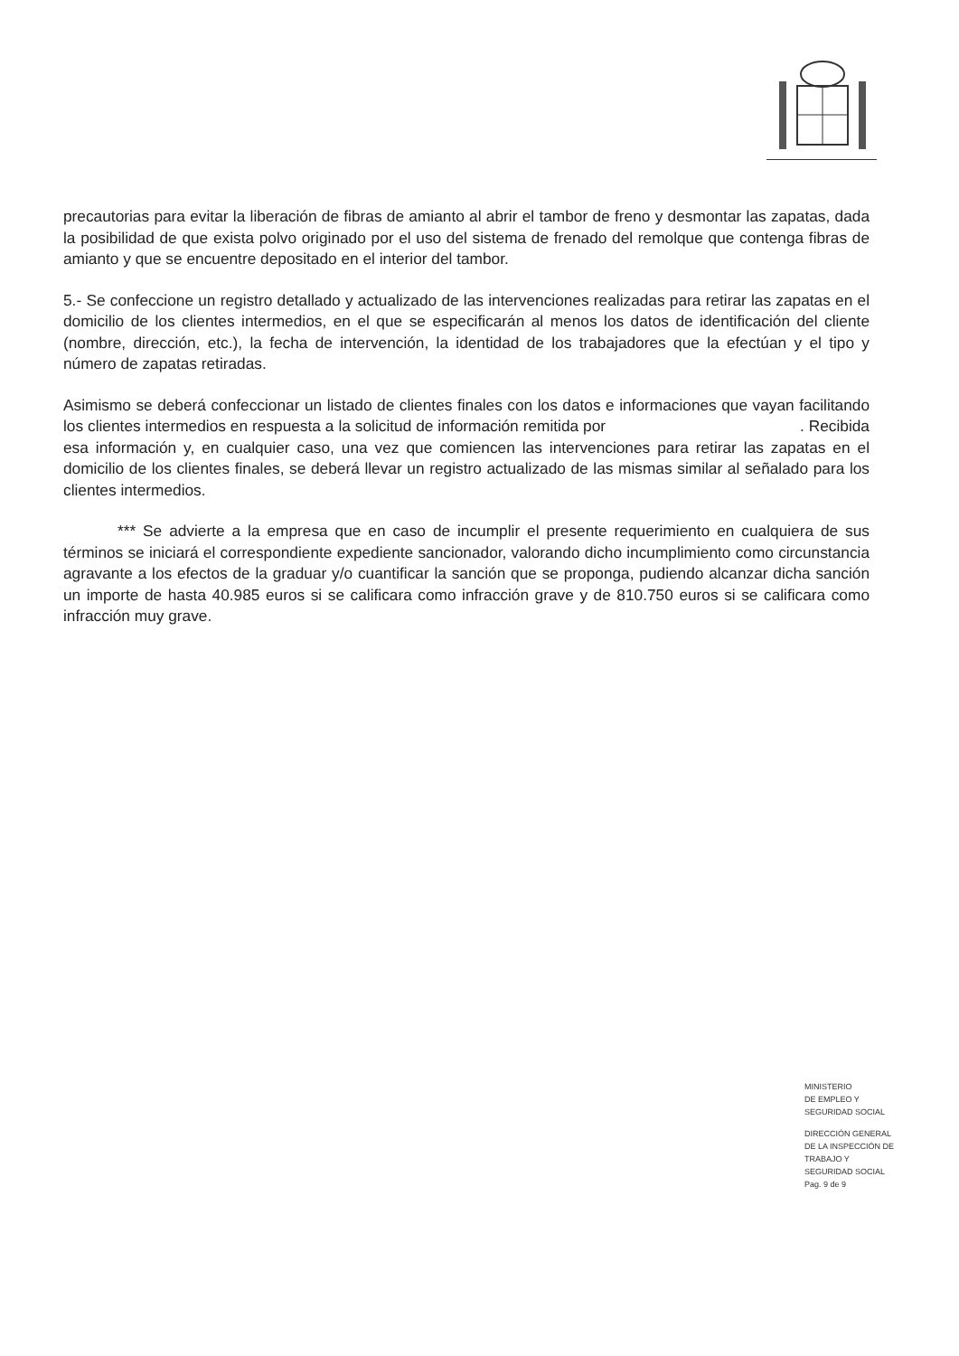precautorias para evitar la liberación de fibras de amianto al abrir el tambor de freno y desmontar las zapatas, dada la posibilidad de que exista polvo originado por el uso del sistema de frenado del remolque que contenga fibras de amianto y que se encuentre depositado en el interior del tambor.
5.- Se confeccione un registro detallado y actualizado de las intervenciones realizadas para retirar las zapatas en el domicilio de los clientes intermedios, en el que se especificarán al menos los datos de identificación del cliente (nombre, dirección, etc.), la fecha de intervención, la identidad de los trabajadores que la efectúan y el tipo y número de zapatas retiradas.
Asimismo se deberá confeccionar un listado de clientes finales con los datos e informaciones que vayan facilitando los clientes intermedios en respuesta a la solicitud de información remitida por . Recibida esa información y, en cualquier caso, una vez que comiencen las intervenciones para retirar las zapatas en el domicilio de los clientes finales, se deberá llevar un registro actualizado de las mismas similar al señalado para los clientes intermedios.
*** Se advierte a la empresa que en caso de incumplir el presente requerimiento en cualquiera de sus términos se iniciará el correspondiente expediente sancionador, valorando dicho incumplimiento como circunstancia agravante a los efectos de la graduar y/o cuantificar la sanción que se proponga, pudiendo alcanzar dicha sanción un importe de hasta 40.985 euros si se calificara como infracción grave y de 810.750 euros si se calificara como infracción muy grave.
MINISTERIO
DE EMPLEO Y
SEGURIDAD SOCIAL
DIRECCIÓN GENERAL
DE LA INSPECCIÓN DE
TRABAJO Y
SEGURIDAD SOCIAL
Pag. 9 de 9